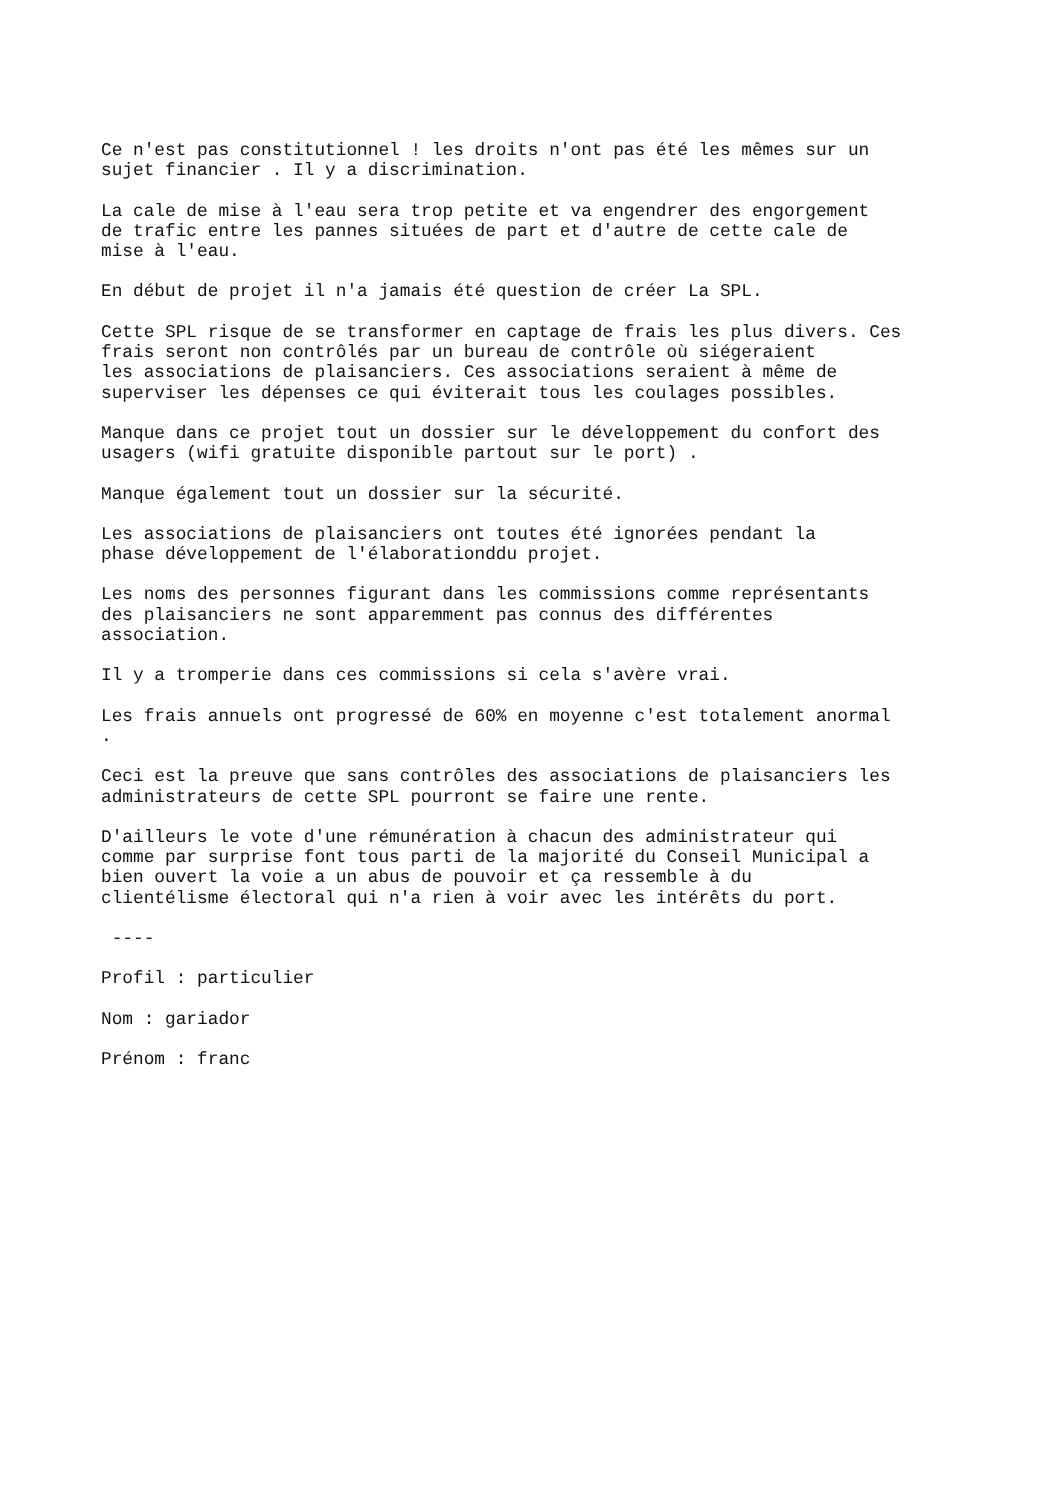Ce n'est pas constitutionnel ! les droits n'ont pas été les mêmes sur un sujet financier . Il y a discrimination.
La cale de mise à l'eau sera trop petite et va engendrer des engorgement de trafic entre les pannes situées de part et d'autre de cette cale de mise à l'eau.
En début de projet il n'a jamais été question de créer La SPL.
Cette SPL risque de se transformer en captage de frais les plus divers. Ces frais seront non contrôlés par un bureau de contrôle où siégeraient les associations de plaisanciers. Ces associations seraient à même de superviser les dépenses ce qui éviterait tous les coulages possibles.
Manque dans ce projet tout un dossier sur le développement du confort des usagers (wifi gratuite disponible partout sur le port) .
Manque également tout un dossier sur la sécurité.
Les associations de plaisanciers ont toutes été ignorées pendant la phase développement de l'élaborationddu projet.
Les noms des personnes figurant dans les commissions comme représentants des plaisanciers ne sont apparemment pas connus des différentes association.
Il y a tromperie dans ces commissions si cela s'avère vrai.
Les frais annuels ont progressé de 60% en moyenne c'est totalement anormal .
Ceci est la preuve que sans contrôles des associations de plaisanciers les administrateurs de cette SPL pourront se faire une rente.
D'ailleurs le vote d'une rémunération à chacun des administrateur qui comme par surprise font tous parti de la majorité du Conseil Municipal a bien ouvert la voie a un abus de pouvoir et ça ressemble à du clientélisme électoral qui n'a rien à voir avec les intérêts du port.
----
Profil : particulier
Nom : gariador
Prénom : franc